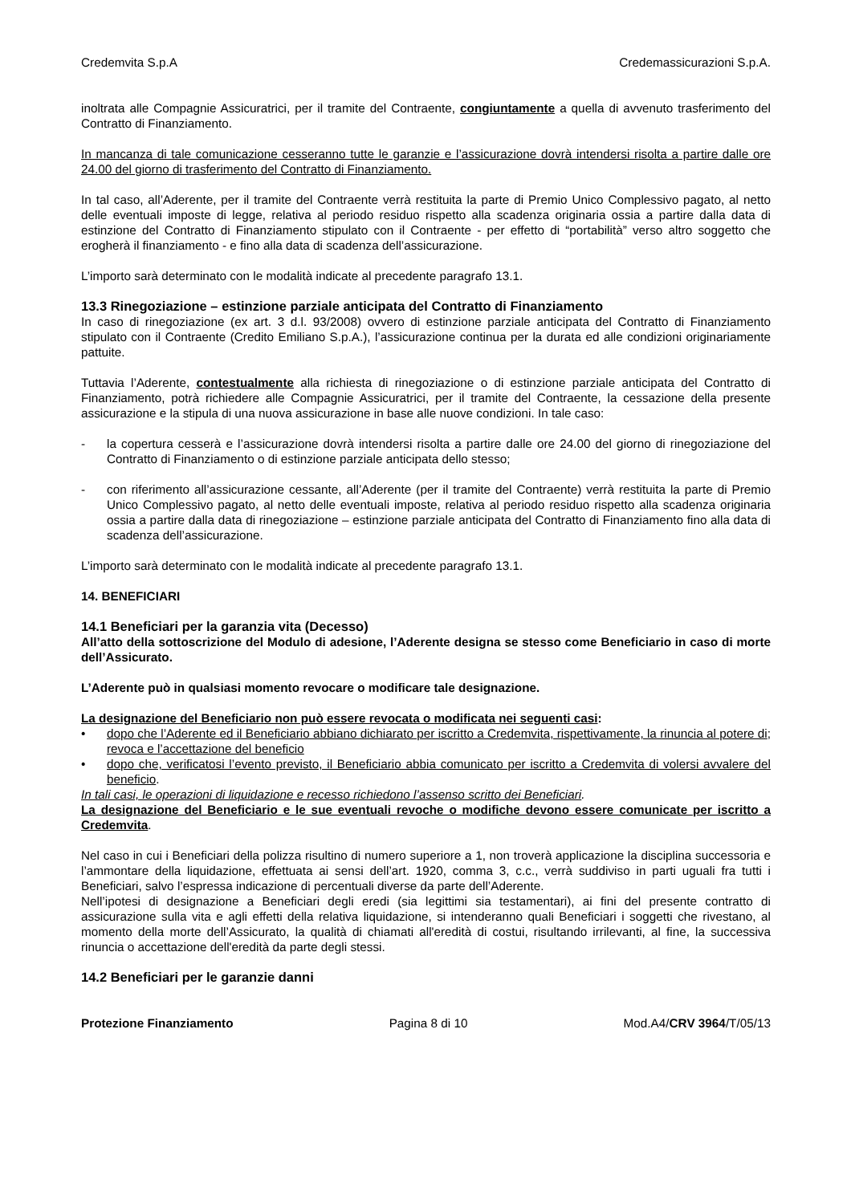Credemvita S.p.A Credemassicurazioni S.p.A.
inoltrata alle Compagnie Assicuratrici, per il tramite del Contraente, congiuntamente a quella di avvenuto trasferimento del Contratto di Finanziamento.
In mancanza di tale comunicazione cesseranno tutte le garanzie e l’assicurazione dovrà intendersi risolta a partire dalle ore 24.00 del giorno di trasferimento del Contratto di Finanziamento.
In tal caso, all’Aderente, per il tramite del Contraente verrà restituita la parte di Premio Unico Complessivo pagato, al netto delle eventuali imposte di legge, relativa al periodo residuo rispetto alla scadenza originaria ossia a partire dalla data di estinzione del Contratto di Finanziamento stipulato con il Contraente - per effetto di “portabilità” verso altro soggetto che erogherà il finanziamento - e fino alla data di scadenza dell’assicurazione.
L’importo sarà determinato con le modalità indicate al precedente paragrafo 13.1.
13.3 Rinegoziazione – estinzione parziale anticipata del Contratto di Finanziamento
In caso di rinegoziazione (ex art. 3 d.l. 93/2008) ovvero di estinzione parziale anticipata del Contratto di Finanziamento stipulato con il Contraente (Credito Emiliano S.p.A.), l’assicurazione continua per la durata ed alle condizioni originariamente pattuite.
Tuttavia l’Aderente, contestualmente alla richiesta di rinegoziazione o di estinzione parziale anticipata del Contratto di Finanziamento, potrà richiedere alle Compagnie Assicuratrici, per il tramite del Contraente, la cessazione della presente assicurazione e la stipula di una nuova assicurazione in base alle nuove condizioni. In tale caso:
- la copertura cesserà e l’assicurazione dovrà intendersi risolta a partire dalle ore 24.00 del giorno di rinegoziazione del Contratto di Finanziamento o di estinzione parziale anticipata dello stesso;
- con riferimento all’assicurazione cessante, all’Aderente (per il tramite del Contraente) verrà restituita la parte di Premio Unico Complessivo pagato, al netto delle eventuali imposte, relativa al periodo residuo rispetto alla scadenza originaria ossia a partire dalla data di rinegoziazione – estinzione parziale anticipata del Contratto di Finanziamento fino alla data di scadenza dell’assicurazione.
L’importo sarà determinato con le modalità indicate al precedente paragrafo 13.1.
14. BENEFICIARI
14.1 Beneficiari per la garanzia vita (Decesso)
All’atto della sottoscrizione del Modulo di adesione, l’Aderente designa se stesso come Beneficiario in caso di morte dell’Assicurato.
L’Aderente può in qualsiasi momento revocare o modificare tale designazione.
La designazione del Beneficiario non può essere revocata o modificata nei seguenti casi:
• dopo che l’Aderente ed il Beneficiario abbiano dichiarato per iscritto a Credemvita, rispettivamente, la rinuncia al potere di revoca e l’accettazione del beneficio;
• dopo che, verificatosi l’evento previsto, il Beneficiario abbia comunicato per iscritto a Credemvita di volersi avvalere del beneficio.
In tali casi, le operazioni di liquidazione e recesso richiedono l’assenso scritto dei Beneficiari.
La designazione del Beneficiario e le sue eventuali revoche o modifiche devono essere comunicate per iscritto a Credemvita.
Nel caso in cui i Beneficiari della polizza risultino di numero superiore a 1, non troverà applicazione la disciplina successoria e l’ammontare della liquidazione, effettuata ai sensi dell’art. 1920, comma 3, c.c., verrà suddiviso in parti uguali fra tutti i Beneficiari, salvo l’espressa indicazione di percentuali diverse da parte dell’Aderente.
Nell’ipotesi di designazione a Beneficiari degli eredi (sia legittimi sia testamentari), ai fini del presente contratto di assicurazione sulla vita e agli effetti della relativa liquidazione, si intenderanno quali Beneficiari i soggetti che rivestano, al momento della morte dell’Assicurato, la qualità di chiamati all'eredità di costui, risultando irrilevanti, al fine, la successiva rinuncia o accettazione dell'eredità da parte degli stessi.
14.2 Beneficiari per le garanzie danni
Protezione Finanziamento Pagina 8 di 10 Mod.A4/CRV 3964/T/05/13